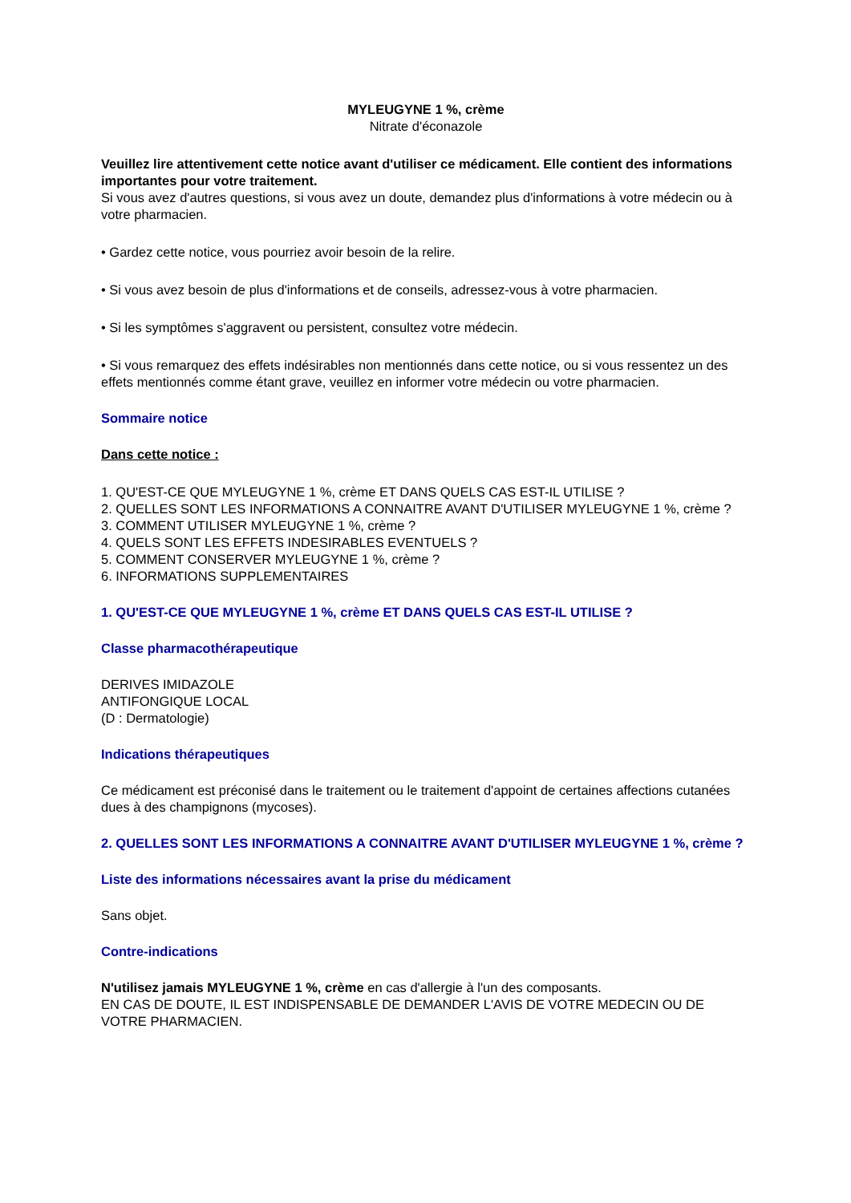MYLEUGYNE 1 %, crème
Nitrate d'éconazole
Veuillez lire attentivement cette notice avant d'utiliser ce médicament. Elle contient des informations importantes pour votre traitement.
Si vous avez d'autres questions, si vous avez un doute, demandez plus d'informations à votre médecin ou à votre pharmacien.
• Gardez cette notice, vous pourriez avoir besoin de la relire.
• Si vous avez besoin de plus d'informations et de conseils, adressez-vous à votre pharmacien.
• Si les symptômes s'aggravent ou persistent, consultez votre médecin.
• Si vous remarquez des effets indésirables non mentionnés dans cette notice, ou si vous ressentez un des effets mentionnés comme étant grave, veuillez en informer votre médecin ou votre pharmacien.
Sommaire notice
Dans cette notice :
1. QU'EST-CE QUE MYLEUGYNE 1 %, crème ET DANS QUELS CAS EST-IL UTILISE ?
2. QUELLES SONT LES INFORMATIONS A CONNAITRE AVANT D'UTILISER MYLEUGYNE 1 %, crème ?
3. COMMENT UTILISER MYLEUGYNE 1 %, crème ?
4. QUELS SONT LES EFFETS INDESIRABLES EVENTUELS ?
5. COMMENT CONSERVER MYLEUGYNE 1 %, crème ?
6. INFORMATIONS SUPPLEMENTAIRES
1. QU'EST-CE QUE MYLEUGYNE 1 %, crème ET DANS QUELS CAS EST-IL UTILISE ?
Classe pharmacothérapeutique
DERIVES IMIDAZOLE
ANTIFONGIQUE LOCAL
(D : Dermatologie)
Indications thérapeutiques
Ce médicament est préconisé dans le traitement ou le traitement d'appoint de certaines affections cutanées dues à des champignons (mycoses).
2. QUELLES SONT LES INFORMATIONS A CONNAITRE AVANT D'UTILISER MYLEUGYNE 1 %, crème ?
Liste des informations nécessaires avant la prise du médicament
Sans objet.
Contre-indications
N'utilisez jamais MYLEUGYNE 1 %, crème en cas d'allergie à l'un des composants.
EN CAS DE DOUTE, IL EST INDISPENSABLE DE DEMANDER L'AVIS DE VOTRE MEDECIN OU DE VOTRE PHARMACIEN.